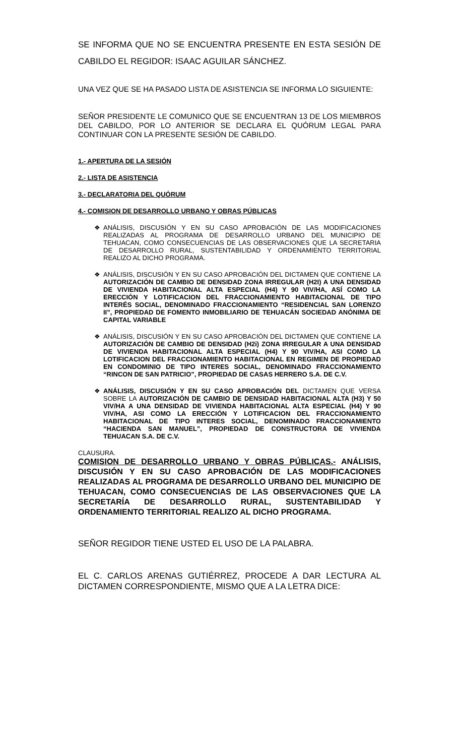SE INFORMA QUE NO SE ENCUENTRA PRESENTE EN ESTA SESIÓN DE CABILDO EL REGIDOR: ISAAC AGUILAR SÁNCHEZ.
UNA VEZ QUE SE HA PASADO LISTA DE ASISTENCIA SE INFORMA LO SIGUIENTE:
SEÑOR PRESIDENTE LE COMUNICO QUE SE ENCUENTRAN 13 DE LOS MIEMBROS DEL CABILDO, POR LO ANTERIOR SE DECLARA EL QUÓRUM LEGAL PARA CONTINUAR CON LA PRESENTE SESIÓN DE CABILDO.
1.- APERTURA DE LA SESIÓN
2.- LISTA DE ASISTENCIA
3.- DECLARATORIA DEL QUÓRUM
4.- COMISION DE DESARROLLO URBANO Y OBRAS PÚBLICAS
❖ ANÁLISIS, DISCUSIÓN Y EN SU CASO APROBACIÓN DE LAS MODIFICACIONES REALIZADAS AL PROGRAMA DE DESARROLLO URBANO DEL MUNICIPIO DE TEHUACAN, COMO CONSECUENCIAS DE LAS OBSERVACIONES QUE LA SECRETARIA DE DESARROLLO RURAL, SUSTENTABILIDAD Y ORDENAMIENTO TERRITORIAL REALIZO AL DICHO PROGRAMA.
❖ ANÁLISIS, DISCUSIÓN Y EN SU CASO APROBACIÓN DEL DICTAMEN QUE CONTIENE LA AUTORIZACIÓN DE CAMBIO DE DENSIDAD ZONA IRREGULAR (H2I) A UNA DENSIDAD DE VIVIENDA HABITACIONAL ALTA ESPECIAL (H4) Y 90 VIV/HA, ASÍ COMO LA ERECCIÓN Y LOTIFICACION DEL FRACCIONAMIENTO HABITACIONAL DE TIPO INTERÉS SOCIAL, DENOMINADO FRACCIONAMIENTO “RESIDENCIAL SAN LORENZO II”, PROPIEDAD DE FOMENTO INMOBILIARIO DE TEHUACÁN SOCIEDAD ANÓNIMA DE CAPITAL VARIABLE
❖ ANÁLISIS, DISCUSIÓN Y EN SU CASO APROBACIÓN DEL DICTAMEN QUE CONTIENE LA AUTORIZACIÓN DE CAMBIO DE DENSIDAD (H2i) ZONA IRREGULAR A UNA DENSIDAD DE VIVIENDA HABITACIONAL ALTA ESPECIAL (H4) Y 90 VIV/HA, ASI COMO LA LOTIFICACION DEL FRACCIONAMIENTO HABITACIONAL EN REGIMEN DE PROPIEDAD EN CONDOMINIO DE TIPO INTERES SOCIAL, DENOMINADO FRACCIONAMIENTO “RINCON DE SAN PATRICIO”, PROPIEDAD DE CASAS HERRERO S.A. DE C.V.
❖ ANÁLISIS, DISCUSIÓN Y EN SU CASO APROBACIÓN DEL DICTAMEN QUE VERSA SOBRE LA AUTORIZACIÓN DE CAMBIO DE DENSIDAD HABITACIONAL ALTA (H3) Y 50 VIV/HA A UNA DENSIDAD DE VIVIENDA HABITACIONAL ALTA ESPECIAL (H4) Y 90 VIV/HA, ASI COMO LA ERECCIÓN Y LOTIFICACION DEL FRACCIONAMIENTO HABITACIONAL DE TIPO INTERES SOCIAL, DENOMINADO FRACCIONAMIENTO “HACIENDA SAN MANUEL”, PROPIEDAD DE CONSTRUCTORA DE VIVIENDA TEHUACAN S.A. DE C.V.
CLAUSURA.
COMISION DE DESARROLLO URBANO Y OBRAS PÚBLICAS.- ANÁLISIS, DISCUSIÓN Y EN SU CASO APROBACIÓN DE LAS MODIFICACIONES REALIZADAS AL PROGRAMA DE DESARROLLO URBANO DEL MUNICIPIO DE TEHUACAN, COMO CONSECUENCIAS DE LAS OBSERVACIONES QUE LA SECRETARÍA DE DESARROLLO RURAL, SUSTENTABILIDAD Y ORDENAMIENTO TERRITORIAL REALIZO AL DICHO PROGRAMA.
SEÑOR REGIDOR TIENE USTED EL USO DE LA PALABRA.
EL C. CARLOS ARENAS GUTIÉRREZ, PROCEDE A DAR LECTURA AL DICTAMEN CORRESPONDIENTE, MISMO QUE A LA LETRA DICE: